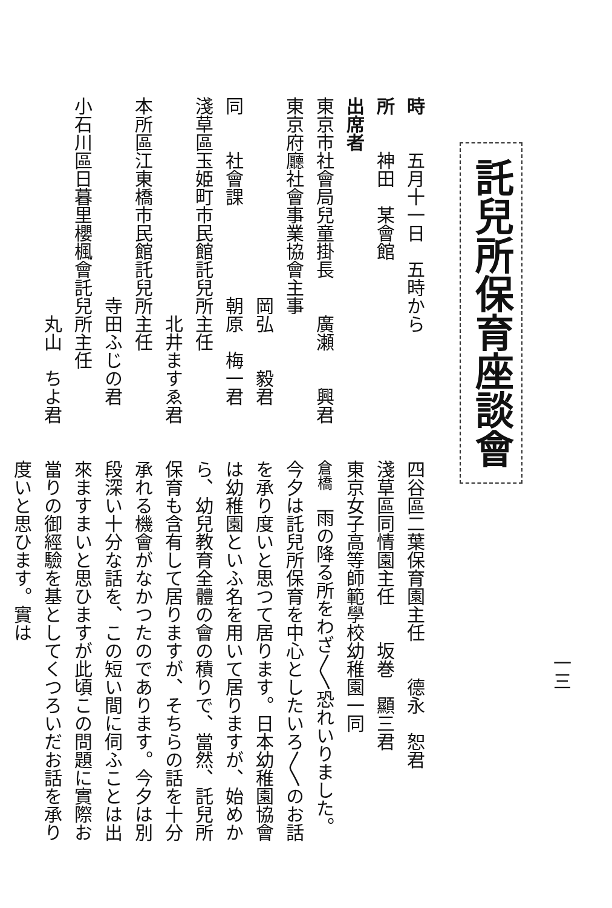一三
託兒所保育座談會
時　　五月十一日　五時から
所　　神田　某會館
出席者
東京市社會局兒童掛長　　廣瀬　　興君
東京府廳社會事業協會主事
　　　　　　　　　　　岡弘　　毅君
同　　社會課　　　　　朝原　梅一君
淺草區玉姫町市民館託兒所主任
　　　　　　　　　　　　北井ますゑ君
本所區江東橋市民館託兒所主任
　　　　　　　　　　　寺田ふじの君
小石川區日暮里櫻楓會託兒所主任
　　　　　　　　　　　　丸山　ちよ君
四谷區二葉保育園主任　　德永　恕君
淺草區同情園主任　　坂巻　顯三君
東京女子高等師範學校幼稚園一同
倉橋　雨の降る所をわざ〳〵恐れいりました。今夕は託兒所保育を中心としたいろ〳〵のお話を承り度いと思つて居ります。日本幼稚園協會は幼稚園といふ名を用いて居りますが、始めから、幼兒教育全體の會の積りで、當然、託兒所保育も含有して居りますが、そちらの話を十分承れる機會がなかつたのであります。今夕は別段深い十分な話を、この短い間に伺ふことは出來ますまいと思ひますが此頃この問題に實際お當りの御經驗を基としてくつろいだお話を承り度いと思ひます。實は